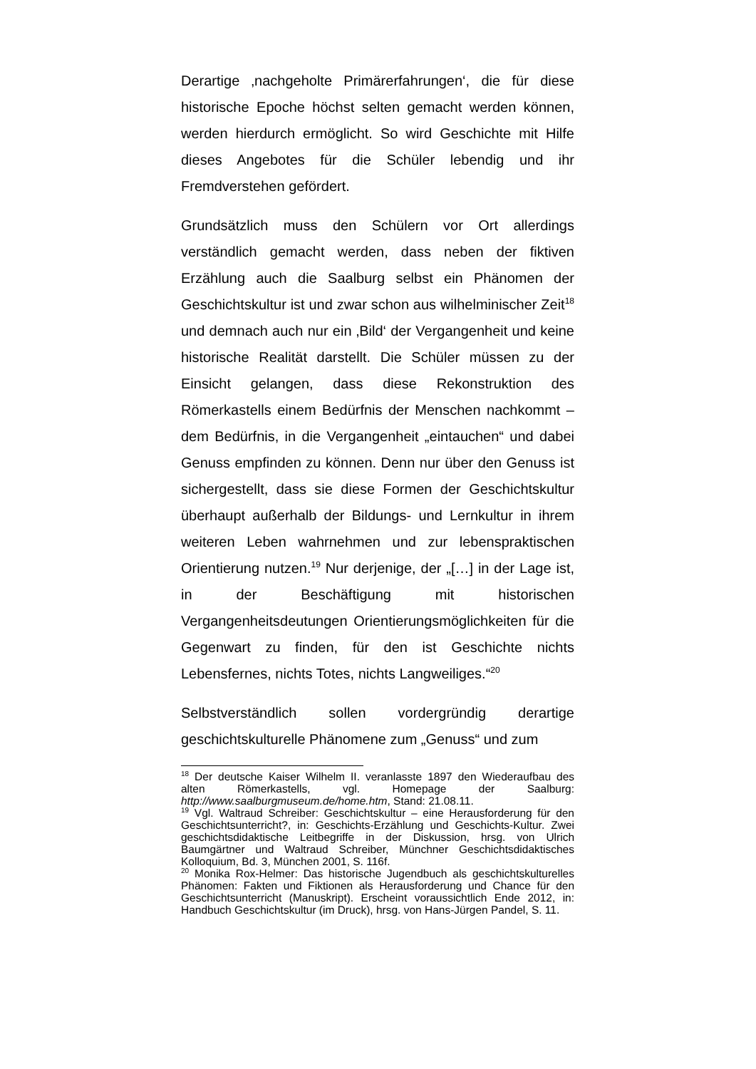Derartige ‚nachgeholte Primärerfahrungen‘, die für diese historische Epoche höchst selten gemacht werden können, werden hierdurch ermöglicht. So wird Geschichte mit Hilfe dieses Angebotes für die Schüler lebendig und ihr Fremdverstehen gefördert.
Grundsätzlich muss den Schülern vor Ort allerdings verständlich gemacht werden, dass neben der fiktiven Erzählung auch die Saalburg selbst ein Phänomen der Geschichtskultur ist und zwar schon aus wilhelminischer Zeit<sup>18</sup> und demnach auch nur ein ‚Bild‘ der Vergangenheit und keine historische Realität darstellt. Die Schüler müssen zu der Einsicht gelangen, dass diese Rekonstruktion des Römerkastells einem Bedürfnis der Menschen nachkommt – dem Bedürfnis, in die Vergangenheit „eintauchen“ und dabei Genuss empfinden zu können. Denn nur über den Genuss ist sichergestellt, dass sie diese Formen der Geschichtskultur überhaupt außerhalb der Bildungs- und Lernkultur in ihrem weiteren Leben wahrnehmen und zur lebenspraktischen Orientierung nutzen.<sup>19</sup> Nur derjenige, der „[…] in der Lage ist, in der Beschäftigung mit historischen Vergangenheitsdeutungen Orientierungsmöglichkeiten für die Gegenwart zu finden, für den ist Geschichte nichts Lebensfernes, nichts Totes, nichts Langweiliges.“<sup>20</sup>
Selbstverständlich sollen vordergründig derartige geschichtskulturelle Phänomene zum „Genuss“ und zum
<sup>18</sup> Der deutsche Kaiser Wilhelm II. veranlasste 1897 den Wiederaufbau des alten Römerkastells, vgl. Homepage der Saalburg: http://www.saalburgmuseum.de/home.htm, Stand: 21.08.11.
<sup>19</sup> Vgl. Waltraud Schreiber: Geschichtskultur – eine Herausforderung für den Geschichtsunterricht?, in: Geschichts-Erzählung und Geschichts-Kultur. Zwei geschichtsdidaktische Leitbegriffe in der Diskussion, hrsg. von Ulrich Baumgärtner und Waltraud Schreiber, Münchner Geschichtsdidaktisches Kolloquium, Bd. 3, München 2001, S. 116f.
<sup>20</sup> Monika Rox-Helmer: Das historische Jugendbuch als geschichtskulturelles Phänomen: Fakten und Fiktionen als Herausforderung und Chance für den Geschichtsunterricht (Manuskript). Erscheint voraussichtlich Ende 2012, in: Handbuch Geschichtskultur (im Druck), hrsg. von Hans-Jürgen Pandel, S. 11.